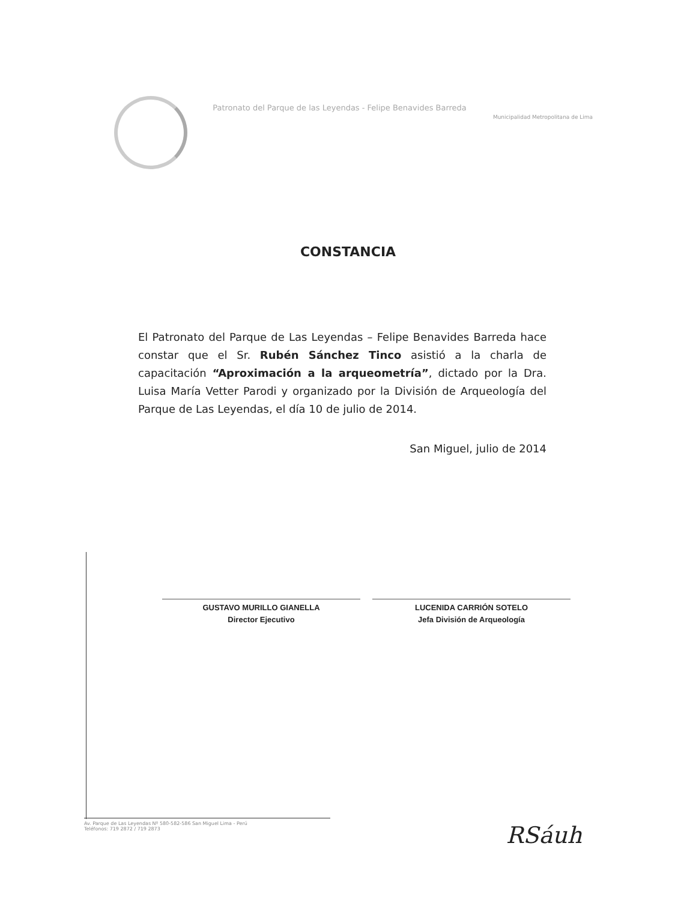Patronato del Parque de las Leyendas - Felipe Benavides Barreda
Municipalidad Metropolitana de Lima
CONSTANCIA
El Patronato del Parque de Las Leyendas – Felipe Benavides Barreda hace constar que el Sr. Rubén Sánchez Tinco asistió a la charla de capacitación “Aproximación a la arqueometría”, dictado por la Dra. Luisa María Vetter Parodi y organizado por la División de Arqueología del Parque de Las Leyendas, el día 10 de julio de 2014.
San Miguel, julio de 2014
GUSTAVO MURILLO GIANELLA
Director Ejecutivo
LUCENIDA CARRIÓN SOTELO
Jefa División de Arqueología
Av. Parque de Las Leyendas Nº 580-582-586 San Miguel Lima - Perú
Teléfonos: 719 2872 / 719 2873
RSáuh